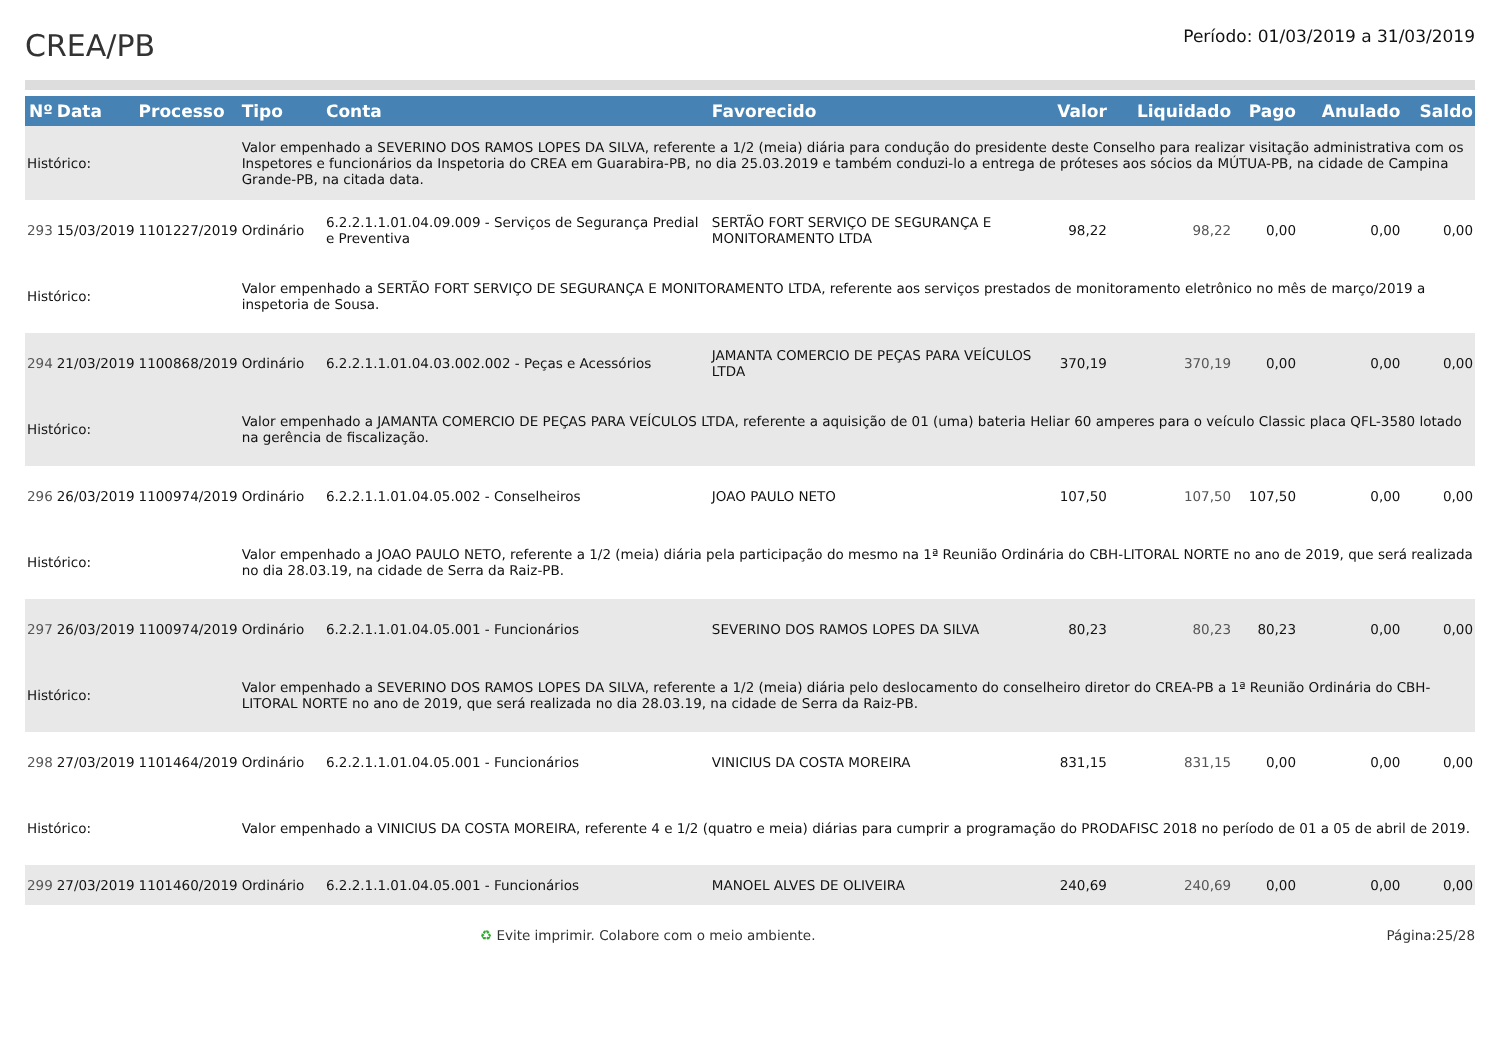CREA/PB
Período: 01/03/2019 a 31/03/2019
| Nº | Data | Processo | Tipo | Conta | Favorecido | Valor | Liquidado | Pago | Anulado | Saldo |
| --- | --- | --- | --- | --- | --- | --- | --- | --- | --- | --- |
| Histórico: | | | Valor empenhado a SEVERINO DOS RAMOS LOPES DA SILVA, referente a 1/2 (meia) diária para condução do presidente deste Conselho para realizar visitação administrativa com os Inspetores e funcionários da Inspetoria do CREA em Guarabira-PB, no dia 25.03.2019 e também conduzi-lo a entrega de próteses aos sócios da MÚTUA-PB, na cidade de Campina Grande-PB, na citada data. | | | | | | | |
| 293 | 15/03/2019 | 1101227/2019 | Ordinário | 6.2.2.1.1.01.04.09.009 - Serviços de Segurança Predial e Preventiva | SERTÃO FORT SERVIÇO DE SEGURANÇA E MONITORAMENTO LTDA | 98,22 | 98,22 | 0,00 | 0,00 | 0,00 |
| Histórico: | | | Valor empenhado a SERTÃO FORT SERVIÇO DE SEGURANÇA E MONITORAMENTO LTDA, referente aos serviços prestados de monitoramento eletrônico no mês de março/2019 a inspetoria de Sousa. | | | | | | | |
| 294 | 21/03/2019 | 1100868/2019 | Ordinário | 6.2.2.1.1.01.04.03.002.002 - Peças e Acessórios | JAMANTA COMERCIO DE PEÇAS PARA VEÍCULOS LTDA | 370,19 | 370,19 | 0,00 | 0,00 | 0,00 |
| Histórico: | | | Valor empenhado a JAMANTA COMERCIO DE PEÇAS PARA VEÍCULOS LTDA, referente a aquisição de 01 (uma) bateria Heliar 60 amperes para o veículo Classic placa QFL-3580 lotado na gerência de fiscalização. | | | | | | | |
| 296 | 26/03/2019 | 1100974/2019 | Ordinário | 6.2.2.1.1.01.04.05.002 - Conselheiros | JOAO PAULO NETO | 107,50 | 107,50 | 107,50 | 0,00 | 0,00 |
| Histórico: | | | Valor empenhado a JOAO PAULO NETO, referente a 1/2 (meia) diária pela participação do mesmo na 1ª Reunião Ordinária do CBH-LITORAL NORTE no ano de 2019, que será realizada no dia 28.03.19, na cidade de Serra da Raiz-PB. | | | | | | | |
| 297 | 26/03/2019 | 1100974/2019 | Ordinário | 6.2.2.1.1.01.04.05.001 - Funcionários | SEVERINO DOS RAMOS LOPES DA SILVA | 80,23 | 80,23 | 80,23 | 0,00 | 0,00 |
| Histórico: | | | Valor empenhado a SEVERINO DOS RAMOS LOPES DA SILVA, referente a 1/2 (meia) diária pelo deslocamento do conselheiro diretor do CREA-PB a 1ª Reunião Ordinária do CBH-LITORAL NORTE no ano de 2019, que será realizada no dia 28.03.19, na cidade de Serra da Raiz-PB. | | | | | | | |
| 298 | 27/03/2019 | 1101464/2019 | Ordinário | 6.2.2.1.1.01.04.05.001 - Funcionários | VINICIUS DA COSTA MOREIRA | 831,15 | 831,15 | 0,00 | 0,00 | 0,00 |
| Histórico: | | | Valor empenhado a VINICIUS DA COSTA MOREIRA, referente 4 e 1/2 (quatro e meia) diárias para cumprir a programação do PRODAFISC 2018 no período de 01 a 05 de abril de 2019. | | | | | | | |
| 299 | 27/03/2019 | 1101460/2019 | Ordinário | 6.2.2.1.1.01.04.05.001 - Funcionários | MANOEL ALVES DE OLIVEIRA | 240,69 | 240,69 | 0,00 | 0,00 | 0,00 |
♻ Evite imprimir. Colabore com o meio ambiente. Página:25/28